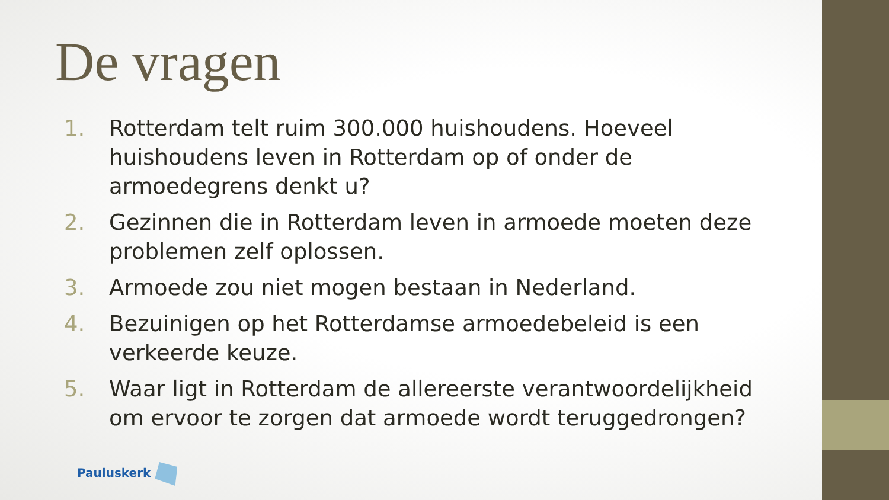De vragen
1. Rotterdam telt ruim 300.000 huishoudens. Hoeveel huishoudens leven in Rotterdam op of onder de armoedegrens denkt u?
2. Gezinnen die in Rotterdam leven in armoede moeten deze problemen zelf oplossen.
3. Armoede zou niet mogen bestaan in Nederland.
4. Bezuinigen op het Rotterdamse armoedebeleid is een verkeerde keuze.
5. Waar ligt in Rotterdam de allereerste verantwoordelijkheid om ervoor te zorgen dat armoede wordt teruggedrongen?
Pauluskerk